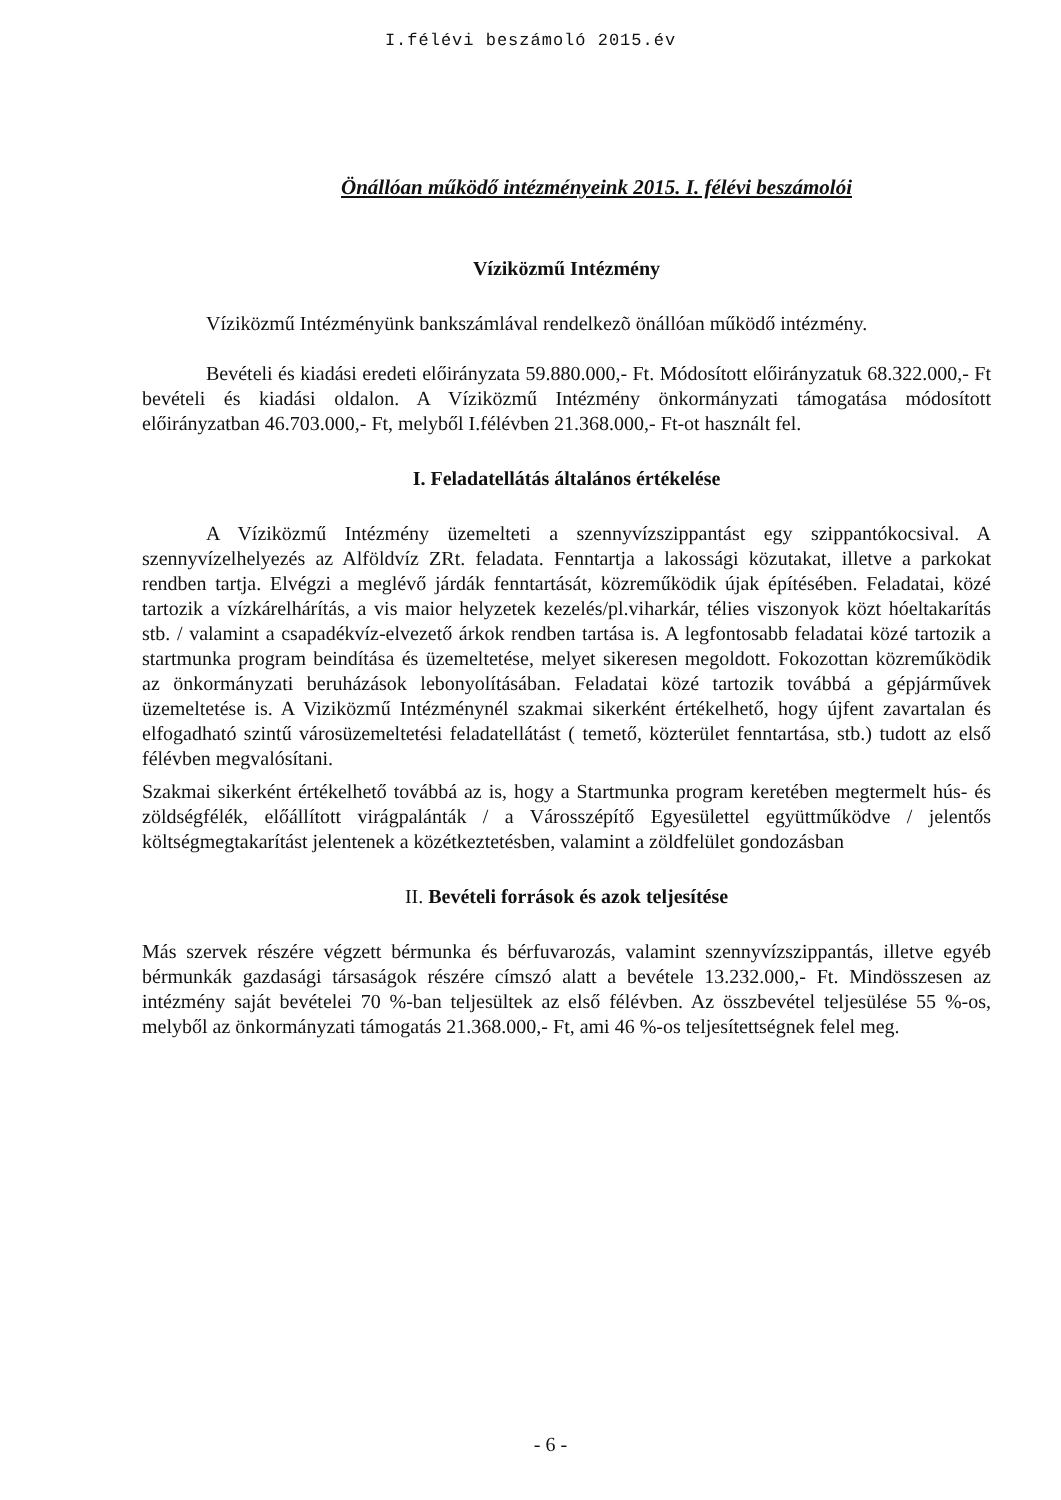I.félévi beszámoló 2015.év
Önállóan működő intézményeink 2015. I. félévi beszámolói
Víziközmű Intézmény
Víziközmű Intézményünk bankszámlával rendelkezõ önállóan működő intézmény.
Bevételi és kiadási eredeti előirányzata 59.880.000,- Ft. Módosított előirányzatuk 68.322.000,- Ft bevételi és kiadási oldalon. A Víziközmű Intézmény önkormányzati támogatása módosított előirányzatban 46.703.000,- Ft, melyből I.félévben 21.368.000,- Ft-ot használt fel.
I. Feladatellátás általános értékelése
A Víziközmű Intézmény üzemelteti a szennyvízszippantást egy szippantókocsival. A szennyvízelhelyezés az Alföldvíz ZRt. feladata. Fenntartja a lakossági közutakat, illetve a parkokat rendben tartja. Elvégzi a meglévő járdák fenntartását, közreműködik újak építésében. Feladatai, közé tartozik a vízkárelhárítás, a vis maior helyzetek kezelés/pl.viharkár, télies viszonyok közt hóeltakarítás stb. / valamint a csapadékvíz-elvezető árkok rendben tartása is. A legfontosabb feladatai közé tartozik a startmunka program beindítása és üzemeltetése, melyet sikeresen megoldott. Fokozottan közreműködik az önkormányzati beruházások lebonyolításában. Feladatai közé tartozik továbbá a gépjárművek üzemeltetése is. A Viziközmű Intézménynél szakmai sikerként értékelhető, hogy újfent zavartalan és elfogadható szintű városüzemeltetési feladatellátást ( temető, közterület fenntartása, stb.) tudott az első félévben megvalósítani.
Szakmai sikerként értékelhető továbbá az is, hogy a Startmunka program keretében megtermelt hús- és zöldségfélék, előállított virágpalánták / a Városszépítő Egyesülettel együttműködve / jelentős költségmegtakarítást jelentenek a közétkeztetésben, valamint a zöldfelület gondozásban
II. Bevételi források és azok teljesítése
Más szervek részére végzett bérmunka és bérfuvarozás, valamint szennyvízszippantás, illetve egyéb bérmunkák gazdasági társaságok részére címszó alatt a bevétele 13.232.000,- Ft. Mindösszesen az intézmény saját bevételei 70 %-ban teljesültek az első félévben. Az összbevétel teljesülése 55 %-os, melyből az önkormányzati támogatás 21.368.000,- Ft, ami 46 %-os teljesítettségnek felel meg.
- 6 -